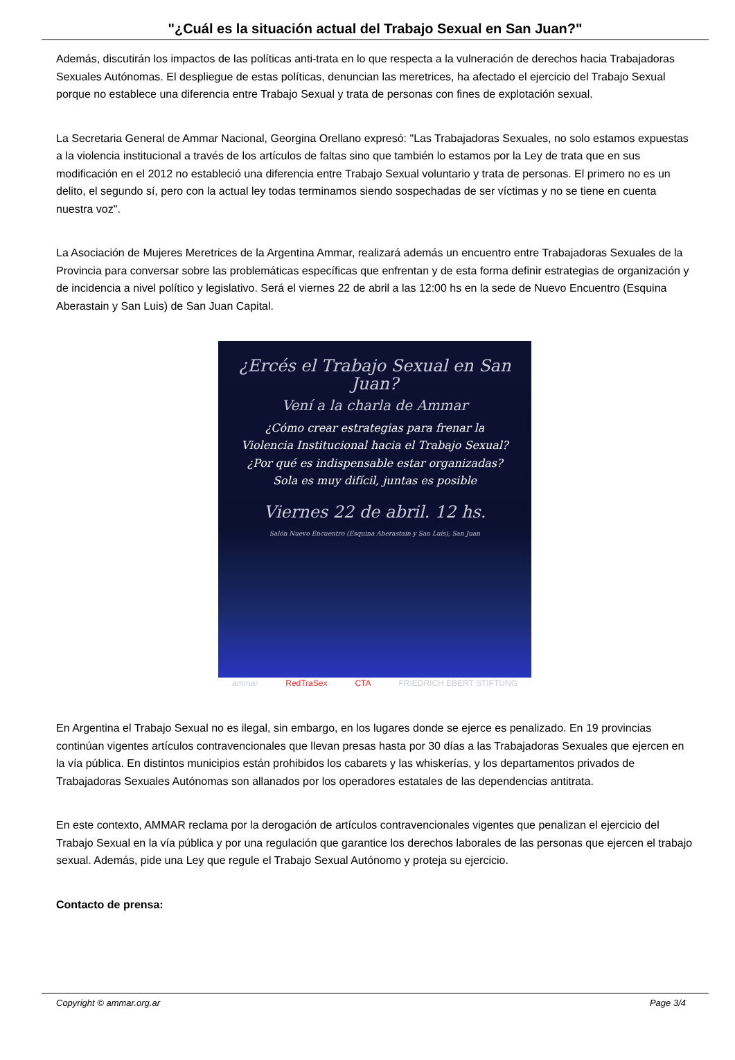"¿Cuál es la situación actual del Trabajo Sexual en San Juan?"
Además, discutirán los impactos de las políticas anti-trata en lo que respecta a la vulneración de derechos hacia Trabajadoras Sexuales Autónomas. El despliegue de estas políticas, denuncian las meretrices, ha afectado el ejercicio del Trabajo Sexual porque no establece una diferencia entre Trabajo Sexual y trata de personas con fines de explotación sexual.
La Secretaria General de Ammar Nacional, Georgina Orellano expresó: "Las Trabajadoras Sexuales, no solo estamos expuestas a la violencia institucional a través de los artículos de faltas sino que también lo estamos por la Ley de trata que en sus modificación en el 2012 no estableció una diferencia entre Trabajo Sexual voluntario y trata de personas. El primero no es un delito, el segundo sí, pero con la actual ley todas terminamos siendo sospechadas de ser víctimas y no se tiene en cuenta nuestra voz".
La Asociación de Mujeres Meretrices de la Argentina Ammar, realizará además un encuentro entre Trabajadoras Sexuales de la Provincia para conversar sobre las problemáticas específicas que enfrentan y de esta forma definir estrategias de organización y de incidencia a nivel político y legislativo. Será el viernes 22 de abril a las 12:00 hs en la sede de Nuevo Encuentro (Esquina Aberastain y San Luis) de San Juan Capital.
¿Ercés el Trabajo Sexual en San Juan?
Vení a la charla de Ammar
¿Cómo crear estrategias para frenar la
Violencia Institucional hacia el Trabajo Sexual?
¿Por qué es indispensable estar organizadas?
Sola es muy difícil, juntas es posible
Viernes 22 de abril. 12 hs.
Salón Nuevo Encuentro (Esquina Aberastain y San Luis), San Juan
ammar RedTraSex CTA FRIEDRICH EBERT STIFTUNG
En Argentina el Trabajo Sexual no es ilegal, sin embargo, en los lugares donde se ejerce es penalizado. En 19 provincias continúan vigentes artículos contravencionales que llevan presas hasta por 30 días a las Trabajadoras Sexuales que ejercen en la vía pública. En distintos municipios están prohibidos los cabarets y las whiskerías, y los departamentos privados de Trabajadoras Sexuales Autónomas son allanados por los operadores estatales de las dependencias antitrata.
En este contexto, AMMAR reclama por la derogación de artículos contravencionales vigentes que penalizan el ejercicio del Trabajo Sexual en la vía pública y por una regulación que garantice los derechos laborales de las personas que ejercen el trabajo sexual. Además, pide una Ley que regule el Trabajo Sexual Autónomo y proteja su ejercicio.
Contacto de prensa:
Copyright © ammar.org.ar Page 3/4